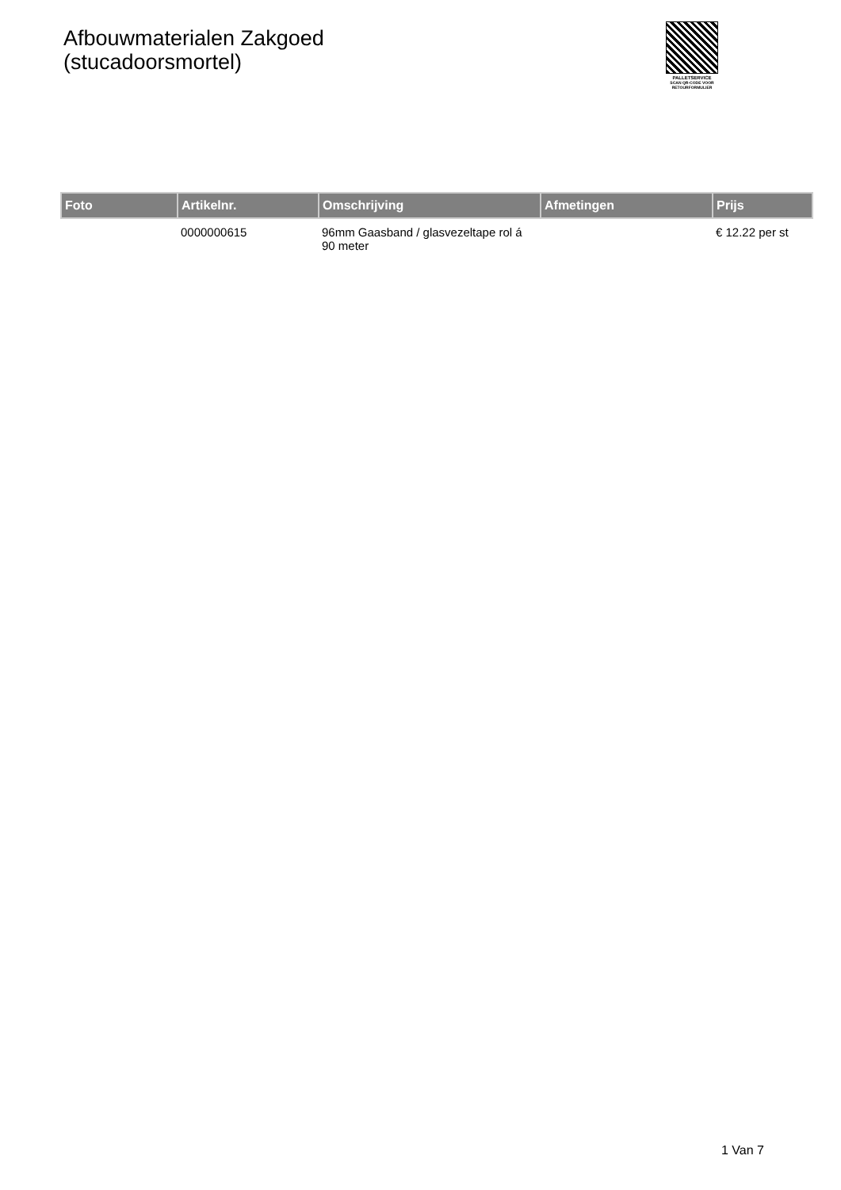Afbouwmaterialen Zakgoed
(stucadoorsmortel)
PALLETSERVICE
SCAN QR-CODE VOOR
RETOURFORMULIER
| Foto | Artikelnr. | Omschrijving | Afmetingen | Prijs |
| --- | --- | --- | --- | --- |
| | 0000000615 | 96mm Gaasband / glasvezeltape rol á 90 meter | | € 12.22 per st |
1 Van 7